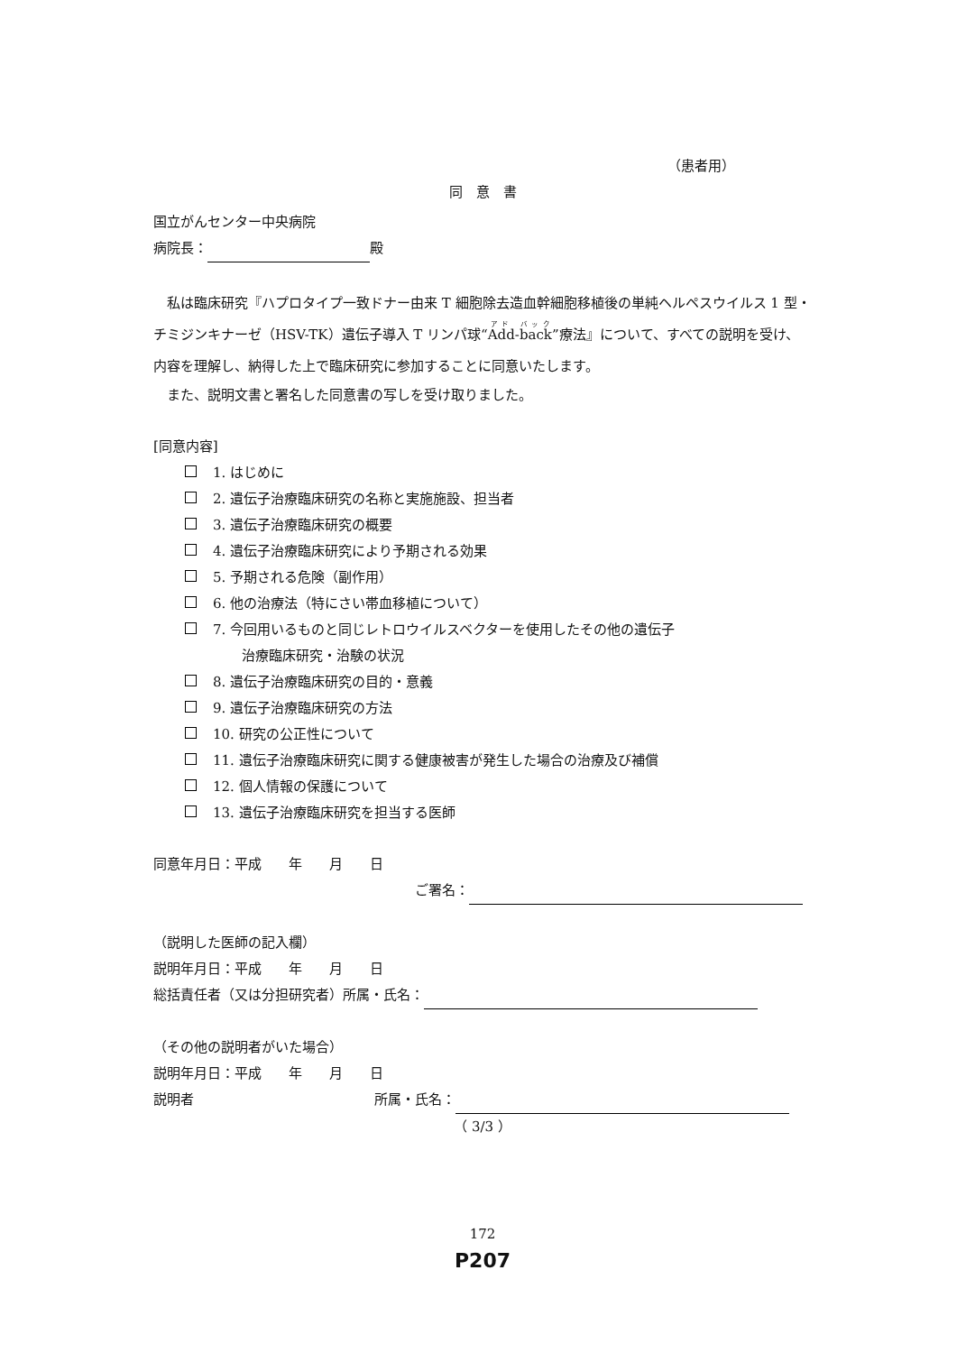（患者用）
同　意　書
国立がんセンター中央病院
病院長： 殿
私は臨床研究『ハプロタイプ一致ドナー由来 T 細胞除去造血幹細胞移植後の単純ヘルペスウイルス 1 型・チミジンキナーゼ（HSV-TK）遺伝子導入 T リンパ球“Add-back”療法』について、すべての説明を受け、内容を理解し、納得した上で臨床研究に参加することに同意いたします。
また、説明文書と署名した同意書の写しを受け取りました。
[同意内容]
1. はじめに
2. 遺伝子治療臨床研究の名称と実施施設、担当者
3. 遺伝子治療臨床研究の概要
4. 遺伝子治療臨床研究により予期される効果
5. 予期される危険（副作用）
6. 他の治療法（特にさい帯血移植について）
7. 今回用いるものと同じレトロウイルスベクターを使用したその他の遺伝子
治療臨床研究・治験の状況
8. 遺伝子治療臨床研究の目的・意義
9. 遺伝子治療臨床研究の方法
10. 研究の公正性について
11. 遺伝子治療臨床研究に関する健康被害が発生した場合の治療及び補償
12. 個人情報の保護について
13. 遺伝子治療臨床研究を担当する医師
同意年月日：平成　　年　　月　　日
ご署名：
（説明した医師の記入欄）
説明年月日：平成　　年　　月　　日
総括責任者（又は分担研究者）所属・氏名：
（その他の説明者がいた場合）
説明年月日：平成　　年　　月　　日
説明者 所属・氏名：
（ 3/3 ）
172
P207